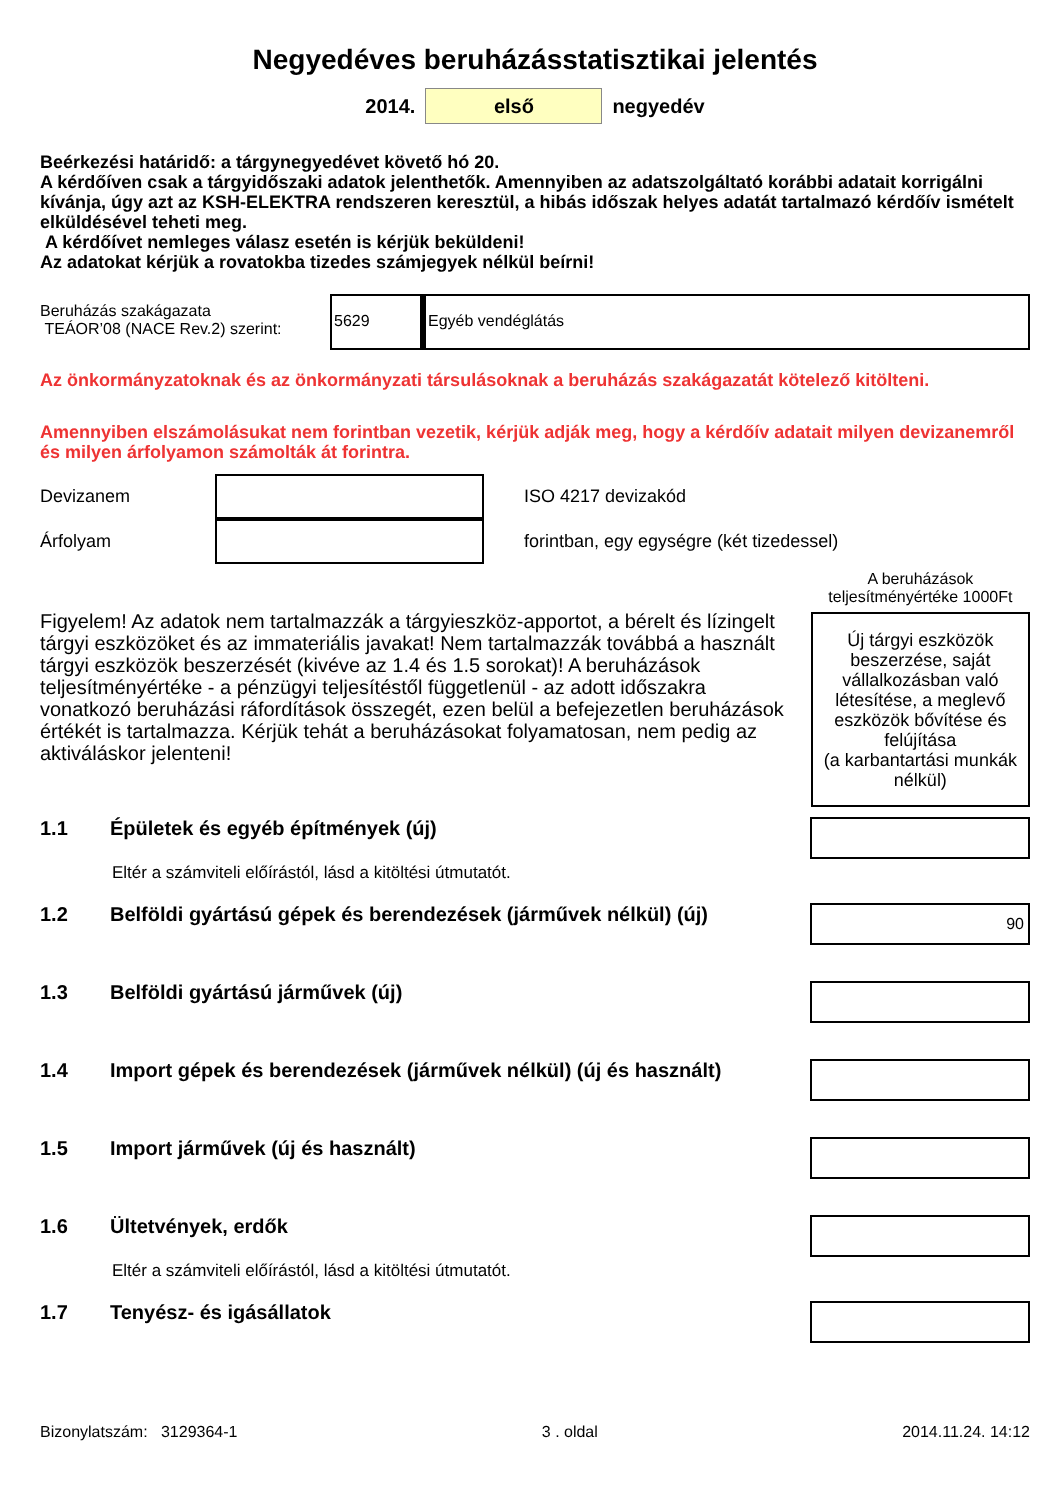Negyedéves beruházásstatisztikai jelentés
2014. első negyedév
Beérkezési határidő: a tárgynegyedévet követő hó 20.
A kérdőíven csak a tárgyidőszaki adatok jelenthetők. Amennyiben az adatszolgáltató korábbi adatait korrigálni kívánja, úgy azt az KSH-ELEKTRA rendszeren keresztül, a hibás időszak helyes adatát tartalmazó kérdőív ismételt elküldésével teheti meg.
A kérdőívet nemleges válasz esetén is kérjük beküldeni!
Az adatokat kérjük a rovatokba tizedes számjegyek nélkül beírni!
Beruházás szakágazata
TEÁOR’08 (NACE Rev.2) szerint:
5629
Egyéb vendéglátás
Az önkormányzatoknak és az önkormányzati társulásoknak a beruházás szakágazatát kötelező kitölteni.
Amennyiben elszámolásukat nem forintban vezetik, kérjük adják meg, hogy a kérdőív adatait milyen devizanemről és milyen árfolyamon számolták át forintra.
Devizanem ISO 4217 devizakód
Árfolyam forintban, egy egységre (két tizedessel)
Figyelem! Az adatok nem tartalmazzák a tárgyieszköz-apportot, a bérelt és lízingelt tárgyi eszközöket és az immateriális javakat! Nem tartalmazzák továbbá a használt tárgyi eszközök beszerzését (kivéve az 1.4 és 1.5 sorokat)! A beruházások teljesítményértéke - a pénzügyi teljesítéstől függetlenül - az adott időszakra vonatkozó beruházási ráfordítások összegét, ezen belül a befejezetlen beruházások értékét is tartalmazza. Kérjük tehát a beruházásokat folyamatosan, nem pedig az aktiváláskor jelenteni!
A beruházások teljesítményértéke 1000Ft
Új tárgyi eszközök beszerzése, saját vállalkozásban való létesítése, a meglevő eszközök bővítése és felújítása
(a karbantartási munkák nélkül)
1.1 Épületek és egyéb építmények (új)
Eltér a számviteli előírástól, lásd a kitöltési útmutatót.
1.2 Belföldi gyártású gépek és berendezések (járművek nélkül) (új) 90
1.3 Belföldi gyártású járművek (új)
1.4 Import gépek és berendezések (járművek nélkül) (új és használt)
1.5 Import járművek (új és használt)
1.6 Ültetvények, erdők
Eltér a számviteli előírástól, lásd a kitöltési útmutatót.
1.7 Tenyész- és igásállatok
Bizonylatszám: 3129364-1 3 . oldal 2014.11.24. 14:12